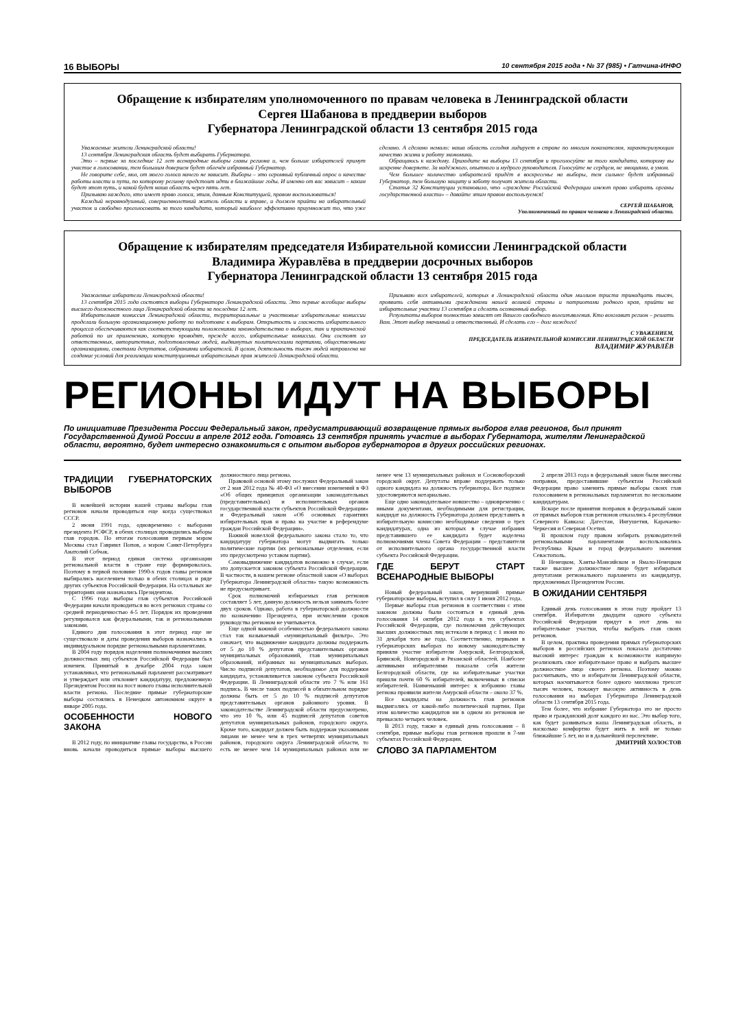16 ВЫБОРЫ 10 сентября 2015 года • № 37 (985) • Гатчина-ИНФО
Обращение к избирателям уполномоченного по правам человека в Ленинградской области
Сергея Шабанова в преддверии выборов
Губернатора Ленинградской области 13 сентября 2015 года
Уважаемые жители Ленинградской области!
13 сентября Ленинградская область будет выбирать Губернатора.
Это – первые за последние 12 лет всенародные выборы главы региона и, чем больше избирателей примут участие в голосовании, тем большим доверием будет облечён избранный Губернатор.
Не говорите себе, мол, от моего голоса ничего не зависит. Выборы – это огромный публичный опрос о качестве работы власти и пути, по которому региону предстоит идти в ближайшие годы. И именно от вас зависит – каким будет этот путь, и какой будет наша область через пять лет.
Призываю каждого, кто имеет право голоса, этим, данным Конституцией, правом воспользоваться!
Каждый неравнодушный, совершеннолетний житель области и вправе, и должен прийти на избирательный участок и свободно проголосовать за того кандидата, который наиболее эффективно приумножит то, что уже сделано. А сделано немало: наша область сегодня лидирует в стране по многим показателям, характеризующим качество жизни и работу экономики.
Обращаюсь к каждому. Приходите на выборы 13 сентября и проголосуйте за того кандидата, которому вы искренне доверяете. За надёжного, опытного и мудрого руководителя. Голосуйте не сердцем, не эмоциями, а умом.
Чем большее количество избирателей придёт в воскресенье на выборы, тем сильнее будет избранный Губернатор, тем большую защиту и заботу получат жители области.
Статья 32 Конституции установила, что «граждане Российской Федерации имеют право избирать органы государственной власти» – давайте этим правом воспользуемся!
СЕРГЕЙ ШАБАНОВ,
Уполномоченный по правам человека в Ленинградской области.
Обращение к избирателям председателя Избирательной комиссии Ленинградской области
Владимира Журавлёва в преддверии досрочных выборов
Губернатора Ленинградской области 13 сентября 2015 года
Уважаемые избиратели Ленинградской области!
13 сентября 2015 года состоятся выборы Губернатора Ленинградской области. Это первые всеобщие выборы высшего должностного лица Ленинградской области за последние 12 лет.
Избирательная комиссия Ленинградской области, территориальные и участковые избирательные комиссии проделали большую организационную работу по подготовке к выборам. Открытость и гласность избирательного процесса обеспечиваются как соответствующими положениями законодательства о выборах, так и практической работой по их применению, которую проводят, прежде всего, избирательные комиссии. Они состоят из ответственных, авторитетных, подготовленных людей, выдвинутых политическими партиями, общественными организациями, советами депутатов, собраниями избирателей. В целом, деятельность тысяч людей направлена на создание условий для реализации конституционных избирательных прав жителей Ленинградской области.
Призываю всех избирателей, которых в Ленинградской области один миллион триста тринадцать тысяч, проявить себя активными гражданами нашей великой страны и патриотами родного края, прийти на избирательные участки 13 сентября и сделать осознанный выбор.
Результаты выборов полностью зависят от Вашего свободного волеизъявления. Кто возглавит регион – решать Вам. Этот выбор значимый и ответственный. И сделать его – долг каждого!
С УВАЖЕНИЕМ,
ПРЕДСЕДАТЕЛЬ ИЗБИРАТЕЛЬНОЙ КОМИССИИ ЛЕНИНГРАДСКОЙ ОБЛАСТИ
ВЛАДИМИР ЖУРАВЛЁВ
РЕГИОНЫ ИДУТ НА ВЫБОРЫ
По инициативе Президента России Федеральный закон, предусматривающий возвращение прямых выборов глав регионов, был принят Государственной Думой России в апреле 2012 года. Готовясь 13 сентября принять участие в выборах Губернатора, жителям Ленинградской области, вероятно, будет интересно ознакомиться с опытом выборов губернаторов в других российских регионах.
ТРАДИЦИИ ГУБЕРНАТОРСКИХ ВЫБОРОВ
В новейшей истории нашей страны выборы глав регионов начали проводиться еще когда существовал СССР.
2 июня 1991 года, одновременно с выборами президента РСФСР, в обеих столицах проводились выборы глав городов. По итогам голосования первым мэром Москвы стал Гавриил Попов, а мэром Санкт-Петербурга Анатолий Собчак.
В этот период единая система организации региональной власти в стране еще формировалась. Поэтому в первой половине 1990-х годов главы регионов выбирались населением только в обеих столицах и ряде других субъектов Российской Федерации. На остальных же территориях они назначались Президентом.
С 1996 года выборы глав субъектов Российской Федерации начали проводиться во всех регионах страны со средней периодичностью 4-5 лет. Порядок их проведения регулировался как федеральными, так и региональными законами.
Единого дня голосования в этот период еще не существовало и даты проведения выборов назначались в индивидуальном порядке региональными парламентами.
В 2004 году порядок наделения полномочиями высших должностных лиц субъектов Российской Федерации был изменен. Принятый в декабре 2004 года закон устанавливал, что региональный парламент рассматривает и утверждает или отклоняет кандидатуру, предложенную Президентом России на пост нового главы исполнительной власти региона. Последние прямые губернаторские выборы состоялись в Ненецком автономном округе в январе 2005 года.
ОСОБЕННОСТИ НОВОГО ЗАКОНА
В 2012 году, по инициативе главы государства, в России вновь начали проводиться прямые выборы высшего должностного лица региона.
Правовой основой этому послужил Федеральный закон от 2 мая 2012 года № 40-ФЗ «О внесении изменений в ФЗ «Об общих принципах организации законодательных (представительных) и исполнительных органов государственной власти субъектов Российской Федерации» и Федеральный закон «Об основных гарантиях избирательных прав и права на участие в референдуме граждан Российской Федерации».
Важной новеллой федерального закона стало то, что кандидатуру губернатора могут выдвигать только политические партии (их региональные отделения, если это предусмотрено уставом партии).
Самовыдвижение кандидатов возможно в случае, если это допускается законом субъекта Российской Федерации. В частности, в нашем регионе областной закон «О выборах Губернатора Ленинградской области» такую возможность не предусматривает.
Срок полномочий избираемых глав регионов составляет 5 лет, данную должность нельзя занимать более двух сроков. Однако, работа в губернаторской должности по назначению Президента, при исчислении сроков руководства регионом не учитывается.
Еще одной важной особенностью федерального закона стал так называемый «муниципальный фильтр». Это означает, что выдвижение кандидата должны поддержать от 5 до 10 % депутатов представительных органов муниципальных образований, глав муниципальных образований, избранных на муниципальных выборах. Число подписей депутатов, необходимое для поддержки кандидата, устанавливается законом субъекта Российской Федерации. В Ленинградской области это 7 % или 161 подпись. В числе таких подписей в обязательном порядке должны быть от 5 до 10 % подписей депутатов представительных органов районного уровня. В законодательстве Ленинградской области предусмотрено, что это 10 %, или 45 подписей депутатов советов депутатов муниципальных районов, городского округа. Кроме того, кандидат должен быть поддержан указанными лицами не менее чем в трех четвертях муниципальных районов, городского округа Ленинградской области, то есть не менее чем 14 муниципальных районах или не менее чем 13 муниципальных районах и Сосновоборский городской округ. Депутаты вправе поддержать только одного кандидата на должность губернатора. Все подписи удостоверяются нотариально.
Еще одно законодательное новшество – одновременно с иными документами, необходимыми для регистрации, кандидат на должность Губернатора должен представить в избирательную комиссию необходимые сведения о трех кандидатурах, одна из которых в случае избрания представившего ее кандидата будет наделена полномочиями члена Совета Федерации – представителя от исполнительного органа государственной власти субъекта Российской Федерации.
ГДЕ БЕРУТ СТАРТ ВСЕНАРОДНЫЕ ВЫБОРЫ
Новый федеральный закон, вернувший прямые губернаторские выборы, вступил в силу 1 июня 2012 года.
Первые выборы глав регионов в соответствии с этим законом должны были состояться в единый день голосования 14 октября 2012 года в тех субъектах Российской Федерации, где полномочия действующих высших должностных лиц истекали в период с 1 июня по 31 декабря того же года. Соответственно, первыми в губернаторских выборах по новому законодательству приняли участие избиратели Амурской, Белгородской, Брянской, Новгородской и Рязанской областей. Наиболее активными избирателями показали себя жители Белгородской области, где на избирательные участки пришли почти 60 % избирателей, включенных в списки избирателей. Наименьший интерес к избранию главы региона проявили жители Амурской области – около 37 %.
Все кандидаты на должность глав регионов выдвигались от какой-либо политической партии. При этом количество кандидатов ни в одном из регионов не превысило четырех человек.
В 2013 году, также в единый день голосования – 8 сентября, прямые выборы глав регионов прошли в 7-ми субъектах Российской Федерации.
СЛОВО ЗА ПАРЛАМЕНТОМ
2 апреля 2013 года в федеральный закон были внесены поправки, предоставившие субъектам Российской Федерации право заменить прямые выборы своих глав голосованием в региональных парламентах по нескольким кандидатурам.
Вскоре после принятия поправок в федеральный закон от прямых выборов глав регионов отказались 4 республики Северного Кавказа: Дагестан, Ингушетия, Карачаево-Черкесия и Северная Осетия.
В прошлом году правом избирать руководителей региональными парламентами воспользовались Республика Крым и город федерального значения Севастополь.
В Ненецком, Ханты-Мансийском и Ямало-Ненецком также высшее должностное лицо будет избираться депутатами регионального парламента из кандидатур, предложенных Президентом России.
В ОЖИДАНИИ СЕНТЯБРЯ
Единый день голосования в этом году пройдет 13 сентября. Избиратели двадцати одного субъекта Российской Федерации придут в этот день на избирательные участки, чтобы выбрать глав своих регионов.
В целом, практика проведения прямых губернаторских выборов в российских регионах показала достаточно высокий интерес граждан к возможности напрямую реализовать свое избирательное право и выбрать высшее должностное лицо своего региона. Поэтому можно рассчитывать, что и избиратели Ленинградской области, которых насчитывается более одного миллиона трехсот тысяч человек, покажут высокую активность в день голосования на выборах Губернатора Ленинградской области 13 сентября 2015 года.
Тем более, что избрание Губернатора это не просто право и гражданский долг каждого из нас. Это выбор того, как будет развиваться наша Ленинградская область, и насколько комфортно будет жить в ней не только ближайшие 5 лет, но и в дальнейшей перспективе.
ДМИТРИЙ ХОЛОСТОВ